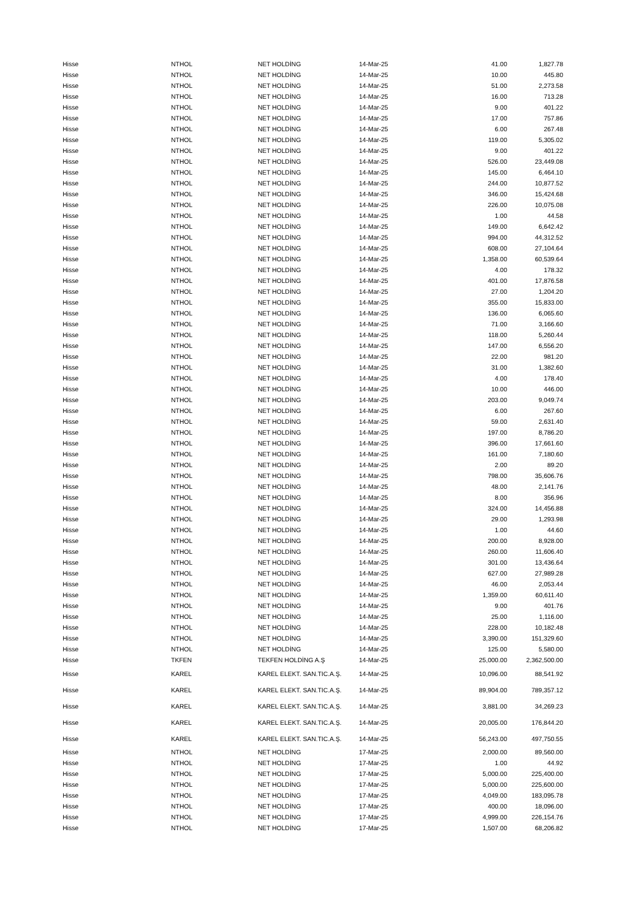| Hisse | NTHOL | NET HOLDİNG | 14-Mar-25 | 41.00 | 1,827.78 |
| Hisse | NTHOL | NET HOLDİNG | 14-Mar-25 | 10.00 | 445.80 |
| Hisse | NTHOL | NET HOLDİNG | 14-Mar-25 | 51.00 | 2,273.58 |
| Hisse | NTHOL | NET HOLDİNG | 14-Mar-25 | 16.00 | 713.28 |
| Hisse | NTHOL | NET HOLDİNG | 14-Mar-25 | 9.00 | 401.22 |
| Hisse | NTHOL | NET HOLDİNG | 14-Mar-25 | 17.00 | 757.86 |
| Hisse | NTHOL | NET HOLDİNG | 14-Mar-25 | 6.00 | 267.48 |
| Hisse | NTHOL | NET HOLDİNG | 14-Mar-25 | 119.00 | 5,305.02 |
| Hisse | NTHOL | NET HOLDİNG | 14-Mar-25 | 9.00 | 401.22 |
| Hisse | NTHOL | NET HOLDİNG | 14-Mar-25 | 526.00 | 23,449.08 |
| Hisse | NTHOL | NET HOLDİNG | 14-Mar-25 | 145.00 | 6,464.10 |
| Hisse | NTHOL | NET HOLDİNG | 14-Mar-25 | 244.00 | 10,877.52 |
| Hisse | NTHOL | NET HOLDİNG | 14-Mar-25 | 346.00 | 15,424.68 |
| Hisse | NTHOL | NET HOLDİNG | 14-Mar-25 | 226.00 | 10,075.08 |
| Hisse | NTHOL | NET HOLDİNG | 14-Mar-25 | 1.00 | 44.58 |
| Hisse | NTHOL | NET HOLDİNG | 14-Mar-25 | 149.00 | 6,642.42 |
| Hisse | NTHOL | NET HOLDİNG | 14-Mar-25 | 994.00 | 44,312.52 |
| Hisse | NTHOL | NET HOLDİNG | 14-Mar-25 | 608.00 | 27,104.64 |
| Hisse | NTHOL | NET HOLDİNG | 14-Mar-25 | 1,358.00 | 60,539.64 |
| Hisse | NTHOL | NET HOLDİNG | 14-Mar-25 | 4.00 | 178.32 |
| Hisse | NTHOL | NET HOLDİNG | 14-Mar-25 | 401.00 | 17,876.58 |
| Hisse | NTHOL | NET HOLDİNG | 14-Mar-25 | 27.00 | 1,204.20 |
| Hisse | NTHOL | NET HOLDİNG | 14-Mar-25 | 355.00 | 15,833.00 |
| Hisse | NTHOL | NET HOLDİNG | 14-Mar-25 | 136.00 | 6,065.60 |
| Hisse | NTHOL | NET HOLDİNG | 14-Mar-25 | 71.00 | 3,166.60 |
| Hisse | NTHOL | NET HOLDİNG | 14-Mar-25 | 118.00 | 5,260.44 |
| Hisse | NTHOL | NET HOLDİNG | 14-Mar-25 | 147.00 | 6,556.20 |
| Hisse | NTHOL | NET HOLDİNG | 14-Mar-25 | 22.00 | 981.20 |
| Hisse | NTHOL | NET HOLDİNG | 14-Mar-25 | 31.00 | 1,382.60 |
| Hisse | NTHOL | NET HOLDİNG | 14-Mar-25 | 4.00 | 178.40 |
| Hisse | NTHOL | NET HOLDİNG | 14-Mar-25 | 10.00 | 446.00 |
| Hisse | NTHOL | NET HOLDİNG | 14-Mar-25 | 203.00 | 9,049.74 |
| Hisse | NTHOL | NET HOLDİNG | 14-Mar-25 | 6.00 | 267.60 |
| Hisse | NTHOL | NET HOLDİNG | 14-Mar-25 | 59.00 | 2,631.40 |
| Hisse | NTHOL | NET HOLDİNG | 14-Mar-25 | 197.00 | 8,786.20 |
| Hisse | NTHOL | NET HOLDİNG | 14-Mar-25 | 396.00 | 17,661.60 |
| Hisse | NTHOL | NET HOLDİNG | 14-Mar-25 | 161.00 | 7,180.60 |
| Hisse | NTHOL | NET HOLDİNG | 14-Mar-25 | 2.00 | 89.20 |
| Hisse | NTHOL | NET HOLDİNG | 14-Mar-25 | 798.00 | 35,606.76 |
| Hisse | NTHOL | NET HOLDİNG | 14-Mar-25 | 48.00 | 2,141.76 |
| Hisse | NTHOL | NET HOLDİNG | 14-Mar-25 | 8.00 | 356.96 |
| Hisse | NTHOL | NET HOLDİNG | 14-Mar-25 | 324.00 | 14,456.88 |
| Hisse | NTHOL | NET HOLDİNG | 14-Mar-25 | 29.00 | 1,293.98 |
| Hisse | NTHOL | NET HOLDİNG | 14-Mar-25 | 1.00 | 44.60 |
| Hisse | NTHOL | NET HOLDİNG | 14-Mar-25 | 200.00 | 8,928.00 |
| Hisse | NTHOL | NET HOLDİNG | 14-Mar-25 | 260.00 | 11,606.40 |
| Hisse | NTHOL | NET HOLDİNG | 14-Mar-25 | 301.00 | 13,436.64 |
| Hisse | NTHOL | NET HOLDİNG | 14-Mar-25 | 627.00 | 27,989.28 |
| Hisse | NTHOL | NET HOLDİNG | 14-Mar-25 | 46.00 | 2,053.44 |
| Hisse | NTHOL | NET HOLDİNG | 14-Mar-25 | 1,359.00 | 60,611.40 |
| Hisse | NTHOL | NET HOLDİNG | 14-Mar-25 | 9.00 | 401.76 |
| Hisse | NTHOL | NET HOLDİNG | 14-Mar-25 | 25.00 | 1,116.00 |
| Hisse | NTHOL | NET HOLDİNG | 14-Mar-25 | 228.00 | 10,182.48 |
| Hisse | NTHOL | NET HOLDİNG | 14-Mar-25 | 3,390.00 | 151,329.60 |
| Hisse | NTHOL | NET HOLDİNG | 14-Mar-25 | 125.00 | 5,580.00 |
| Hisse | TKFEN | TEKFEN HOLDİNG A.Ş | 14-Mar-25 | 25,000.00 | 2,362,500.00 |
| Hisse | KAREL | KAREL ELEKT. SAN.TIC.A.Ş. | 14-Mar-25 | 10,096.00 | 88,541.92 |
| Hisse | KAREL | KAREL ELEKT. SAN.TIC.A.Ş. | 14-Mar-25 | 89,904.00 | 789,357.12 |
| Hisse | KAREL | KAREL ELEKT. SAN.TIC.A.Ş. | 14-Mar-25 | 3,881.00 | 34,269.23 |
| Hisse | KAREL | KAREL ELEKT. SAN.TIC.A.Ş. | 14-Mar-25 | 20,005.00 | 176,844.20 |
| Hisse | KAREL | KAREL ELEKT. SAN.TIC.A.Ş. | 14-Mar-25 | 56,243.00 | 497,750.55 |
| Hisse | NTHOL | NET HOLDİNG | 17-Mar-25 | 2,000.00 | 89,560.00 |
| Hisse | NTHOL | NET HOLDİNG | 17-Mar-25 | 1.00 | 44.92 |
| Hisse | NTHOL | NET HOLDİNG | 17-Mar-25 | 5,000.00 | 225,400.00 |
| Hisse | NTHOL | NET HOLDİNG | 17-Mar-25 | 5,000.00 | 225,600.00 |
| Hisse | NTHOL | NET HOLDİNG | 17-Mar-25 | 4,049.00 | 183,095.78 |
| Hisse | NTHOL | NET HOLDİNG | 17-Mar-25 | 400.00 | 18,096.00 |
| Hisse | NTHOL | NET HOLDİNG | 17-Mar-25 | 4,999.00 | 226,154.76 |
| Hisse | NTHOL | NET HOLDİNG | 17-Mar-25 | 1,507.00 | 68,206.82 |